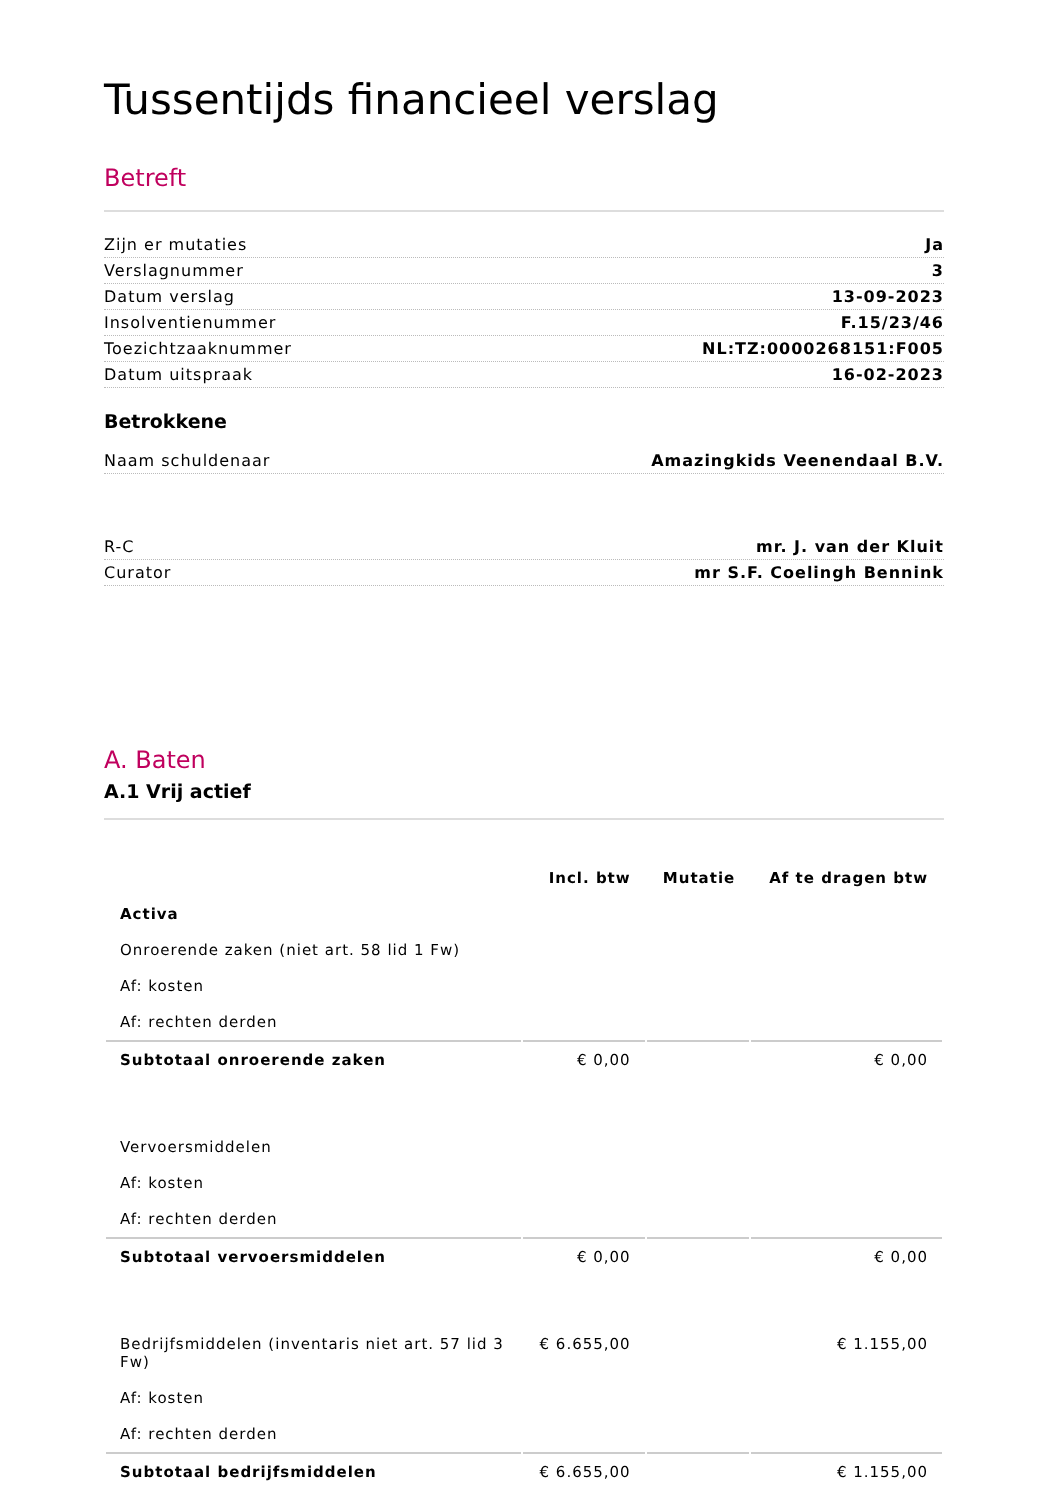Tussentijds financieel verslag
Betreft
Zijn er mutaties Ja
Verslagnummer 3
Datum verslag 13-09-2023
Insolventienummer F.15/23/46
Toezichtzaaknummer NL:TZ:0000268151:F005
Datum uitspraak 16-02-2023
Betrokkene
Naam schuldenaar Amazingkids Veenendaal B.V.
R-C mr. J. van der Kluit
Curator mr S.F. Coelingh Bennink
A. Baten
A.1 Vrij actief
| | Incl. btw | Mutatie | Af te dragen btw |
| --- | --- | --- | --- |
| Activa | | | |
| Onroerende zaken (niet art. 58 lid 1 Fw) | | | |
| Af: kosten | | | |
| Af: rechten derden | | | |
| Subtotaal onroerende zaken | € 0,00 | | € 0,00 |
| Vervoersmiddelen | | | |
| Af: kosten | | | |
| Af: rechten derden | | | |
| Subtotaal vervoersmiddelen | € 0,00 | | € 0,00 |
| Bedrijfsmiddelen (inventaris niet art. 57 lid 3 Fw) | € 6.655,00 | | € 1.155,00 |
| Af: kosten | | | |
| Af: rechten derden | | | |
| Subtotaal bedrijfsmiddelen | € 6.655,00 | | € 1.155,00 |